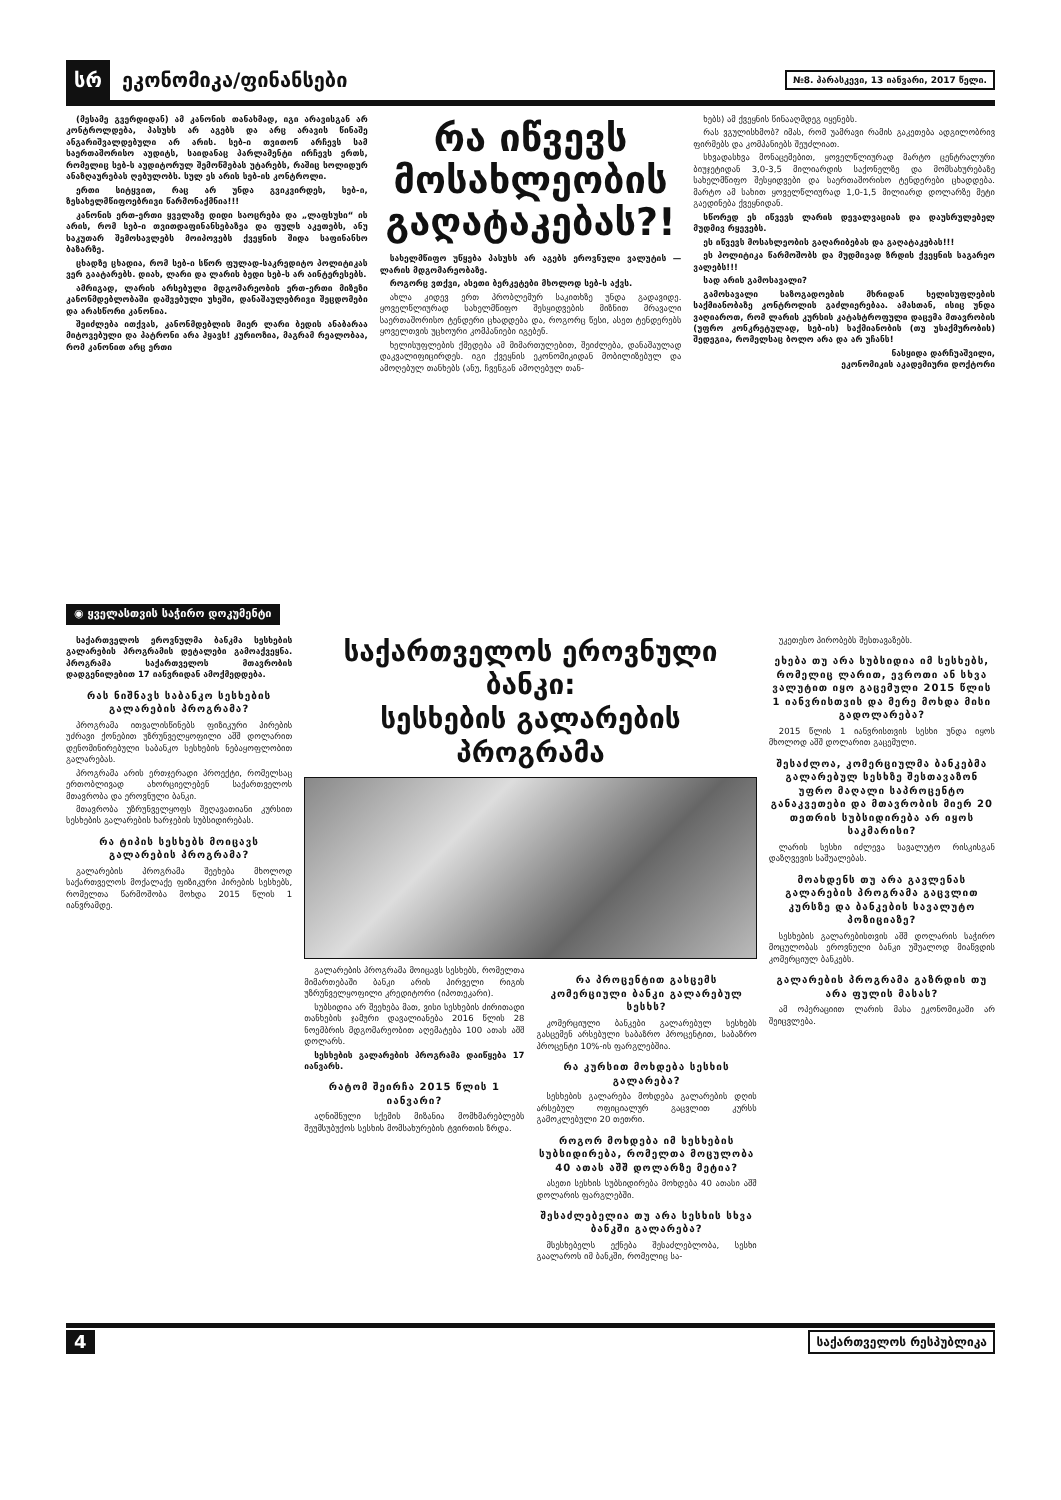სრ
ეკონომიკა/ფინანსები
№8. პარასკევი, 13 იანვარი, 2017 წელი.
(მესამე გვერდიდან) ამ კანონის თანახმად, იგი არავისგან არ კონტროლდება, პასუხს არ აგებს და არც არავის წინაშე ანგარიშვალდებული არ არის. სებ-ი თვითონ არჩევს სამ საერთაშორისო აუდიტს, საიდანაც პარლამენტი ირჩევს ერთს, რომელიც სებ-ს აუდიტორულ შემოწმებას უტარებს, რაშიც სოლიდურ ანაზღაურებას ღებულობს. სულ ეს არის სებ-ის კონტროლი.
ერთი სიტყვით, რაც არ უნდა გვიკვირდეს, სებ-ი, ზესახელმწიფოებრივი წარმონაქმნია!!!
კანონის ერთ-ერთი ყველაზე დიდი საოცრება და „ლაფსუსი“ ის არის, რომ სებ-ი თვითდაფინანსებაზეა და ფულს აკეთებს, ანუ საკუთარ შემოსავლებს მოიპოვებს ქვეყნის შიდა საფინანსო ბაზარზე.
ცხადზე ცხადია, რომ სებ-ი სწორ ფულად-საკრედიტო პოლიტიკას ვერ გაატარებს. დიახ, ლარი და ლარის ბედი სებ-ს არ აინტერესებს.
ამრიგად, ლარის არსებული მდგომარეობის ერთ-ერთი მიზეზი კანონმდებლობაში დაშვებული უხეში, დანაშაულებრივი შეცდომები და არასწორი კანონია.
შეიძლება ითქვას, კანონმდებლის მიერ ლარი ბედის ანაბარაა მიტოვებული და პატრონი არა ჰყავს! კურიოზია, მაგრამ რეალობაა, რომ კანონით არც ერთი
რა იწვევს მოსახლეობის გაღატაკებას?!
სახელმწიფო უწყება პასუხს არ აგებს ეროვნული ვალუტის — ლარის მდგომარეობაზე.
როგორც ვთქვი, ასეთი ბერკეტები მხოლოდ სებ-ს აქვს.
ახლა კიდევ ერთ პრობლემურ საკითხზე უნდა გადავიდე. ყოველწლიურად სახელმწიფო შესყიდვების მიზნით მრავალი საერთაშორისო ტენდერი ცხადდება და, როგორც წესი, ასეთ ტენდერებს ყოველთვის უცხოური კომპანიები იგებენ.
ხელისუფლების ქმედება ამ მიმართულებით, შეიძლება, დანაშაულად დაკვალიფიცირდეს. იგი ქვეყნის ეკონომიკიდან მობილიზებულ და ამოღებულ თანხებს (ანუ, ჩვენგან ამოღებულ თან-
ხებს) ამ ქვეყნის წინააღმდეგ იყენებს.
რას ვგულისხმობ? იმას, რომ უამრავი რამის გაკეთება ადგილობრივ ფირმებს და კომპანიებს შეუძლიათ.
სხვადასხვა მონაცემებით, ყოველწლიურად მარტო ცენტრალური ბიუჯეტიდან 3,0-3,5 მილიარდის საქონელზე და მომსახურებაზე სახელმწიფო შესყიდვები და საერთაშორისო ტენდერები ცხადდება. მარტო ამ სახით ყოველწლიურად 1,0-1,5 მილიარდ დოლარზე მეტი გაედინება ქვეყნიდან.
სწორედ ეს იწვევს ლარის დევალვაციას და დაუსრულებელ მუდმივ რყევებს.
ეს იწვევს მოსახლეობის გაღარიბებას და გაღატაკებას!!!
ეს პოლიტიკა წარმოშობს და მუდმივად ზრდის ქვეყნის საგარეო ვალებს!!!
სად არის გამოსავალი?
გამოსავალი საზოგადოების მხრიდან ხელისუფლების საქმიანობაზე კონტროლის გაძლიერებაა. ამასთან, ისიც უნდა ვაღიაროთ, რომ ლარის კურსის კატასტროფული დაცემა მთავრობის (უფრო კონკრეტულად, სებ-ის) საქმიანობის (თუ უსაქმურობის) შედეგია, რომელსაც ბოლო არა და არ უჩანს!
ნასყიდა დარჩუაშვილი,
ეკონომიკის აკადემიური დოქტორი
◉ ყველასთვის საჭირო დოკუმენტი
საქართველოს ეროვნულმა ბანკმა სესხების გალარების პროგრამის დეტალები გამოაქვეყნა. პროგრამა საქართველოს მთავრობის დადგენილებით 17 იანვრიდან ამოქმედდება.
რას ნიშნავს საბანკო სესხების გალარების პროგრამა?
პროგრამა ითვალისწინებს ფიზიკური პირების უძრავი ქონებით უზრუნველყოფილი აშშ დოლარით დენომინირებული საბანკო სესხების ნებაყოფლობით გალარებას.
პროგრამა არის ერთჯერადი პროექტი, რომელსაც ერთობლივად ახორციელებენ საქართველოს მთავრობა და ეროვნული ბანკი.
მთავრობა უზრუნველყოფს შეღავათიანი კურსით სესხების გალარების ხარჯების სუბსიდირებას.
რა ტიპის სესხებს მოიცავს გალარების პროგრამა?
გალარების პროგრამა შეეხება მხოლოდ საქართველოს მოქალაქე ფიზიკური პირების სესხებს, რომელთა წარმოშობა მოხდა 2015 წლის 1 იანვრამდე.
საქართველოს ეროვნული ბანკი:
სესხების გალარების პროგრამა
გალარების პროგრამა მოიცავს სესხებს, რომელთა მიმართებაში ბანკი არის პირველი რიგის უზრუნველყოფილი კრედიტორი (იპოთეკარი).
სუბსიდია არ შეეხება მათ, ვისი სესხების ძირითადი თანხების ჯამური დავალიანება 2016 წლის 28 ნოემბრის მდგომარეობით აღემატება 100 ათას აშშ დოლარს.
სესხების გალარების პროგრამა დაიწყება 17 იანვარს.
რატომ შეირჩა 2015 წლის 1 იანვარი?
აღნიშნული სქემის მიზანია მომხმარებლებს შეუმსუბუქოს სესხის მომსახურების ტვირთის ზრდა.
რა პროცენტით გასცემს კომერციული ბანკი გალარებულ სესხს?
კომერციული ბანკები გალარებულ სესხებს გასცემენ არსებული საბაზრო პროცენტით, საბაზრო პროცენტი 10%-ის ფარგლებშია.
რა კურსით მოხდება სესხის გალარება?
სესხების გალარება მოხდება გალარების დღის არსებულ ოფიციალურ გაცვლით კურსს გამოკლებული 20 თეთრი.
როგორ მოხდება იმ სესხების სუბსიდირება, რომელთა მოცულობა 40 ათას აშშ დოლარზე მეტია?
ასეთი სესხის სუბსიდირება მოხდება 40 ათასი აშშ დოლარის ფარგლებში.
შესაძლებელია თუ არა სესხის სხვა ბანკში გალარება?
მსესხებელს ექნება შესაძლებლობა, სესხი გაალაროს იმ ბანკში, რომელიც სა-
უკეთესო პირობებს შესთავაზებს.
ეხება თუ არა სუბსიდია იმ სესხებს, რომელიც ლარით, ევროთი ან სხვა ვალუტით იყო გაცემული 2015 წლის 1 იანვრისთვის და მერე მოხდა მისი გადოლარება?
2015 წლის 1 იანვრისთვის სესხი უნდა იყოს მხოლოდ აშშ დოლარით გაცემული.
შესაძლოა, კომერციულმა ბანკებმა გალარებულ სესხზე შესთავაზონ უფრო მაღალი საპროცენტო განაკვეთები და მთავრობის მიერ 20 თეთრის სუბსიდირება არ იყოს საკმარისი?
ლარის სესხი იძლევა სავალუტო რისკისგან დაზღვევის საშუალებას.
მოახდენს თუ არა გავლენას გალარების პროგრამა გაცვლით კურსზე და ბანკების სავალუტო პოზიციაზე?
სესხების გალარებისთვის აშშ დოლარის საჭირო მოცულობას ეროვნული ბანკი უშუალოდ მიაწვდის კომერციულ ბანკებს.
გალარების პროგრამა გაზრდის თუ არა ფულის მასას?
ამ ოპერაციით ლარის მასა ეკონომიკაში არ შეიცვლება.
4 საქართველოს რესპუბლიკა